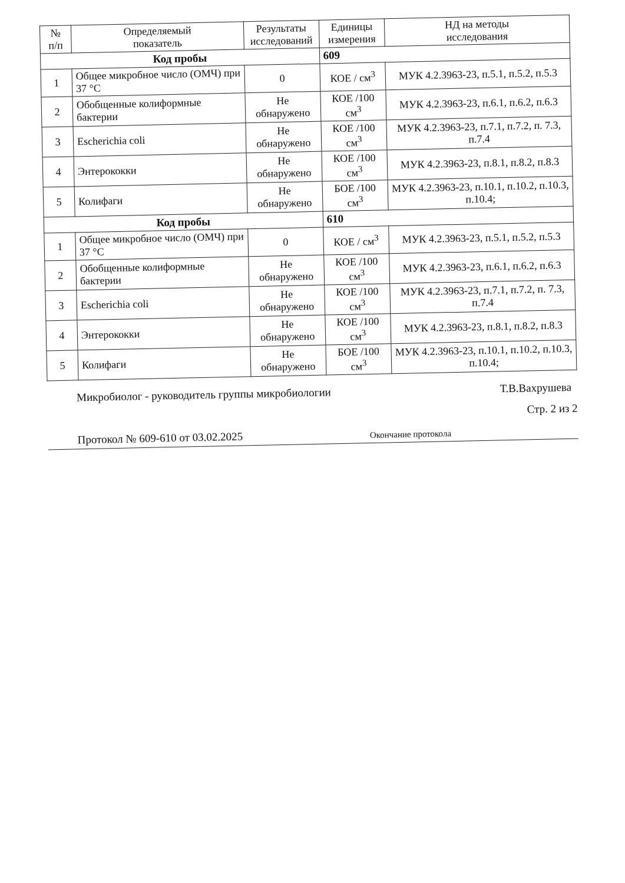| № п/п | Определяемый показатель | Результаты исследований | Единицы измерения | НД на методы исследования |
| --- | --- | --- | --- | --- |
| Код пробы | | | 609 | |
| 1 | Общее микробное число (ОМЧ) при 37 °С | 0 | КОЕ / см<sup>3</sup> | МУК 4.2.3963-23, п.5.1, п.5.2, п.5.3 |
| 2 | Обобщенные колиформные бактерии | Не обнаружено | КОЕ /100 см<sup>3</sup> | МУК 4.2.3963-23, п.6.1, п.6.2, п.6.3 |
| 3 | Escherichia coli | Не обнаружено | КОЕ /100 см<sup>3</sup> | МУК 4.2.3963-23, п.7.1, п.7.2, п. 7.3, п.7.4 |
| 4 | Энтерококки | Не обнаружено | КОЕ /100 см<sup>3</sup> | МУК 4.2.3963-23, п.8.1, п.8.2, п.8.3 |
| 5 | Колифаги | Не обнаружено | БОЕ /100 см<sup>3</sup> | МУК 4.2.3963-23, п.10.1, п.10.2, п.10.3, п.10.4; |
| Код пробы | | | 610 | |
| 1 | Общее микробное число (ОМЧ) при 37 °С | 0 | КОЕ / см<sup>3</sup> | МУК 4.2.3963-23, п.5.1, п.5.2, п.5.3 |
| 2 | Обобщенные колиформные бактерии | Не обнаружено | КОЕ /100 см<sup>3</sup> | МУК 4.2.3963-23, п.6.1, п.6.2, п.6.3 |
| 3 | Escherichia coli | Не обнаружено | КОЕ /100 см<sup>3</sup> | МУК 4.2.3963-23, п.7.1, п.7.2, п. 7.3, п.7.4 |
| 4 | Энтерококки | Не обнаружено | КОЕ /100 см<sup>3</sup> | МУК 4.2.3963-23, п.8.1, п.8.2, п.8.3 |
| 5 | Колифаги | Не обнаружено | БОЕ /100 см<sup>3</sup> | МУК 4.2.3963-23, п.10.1, п.10.2, п.10.3, п.10.4; |
Микробиолог - руководитель группы микробиологии Т.В.Вахрушева
Стр. 2 из 2
Протокол № 609-610 от 03.02.2025 Окончание протокола